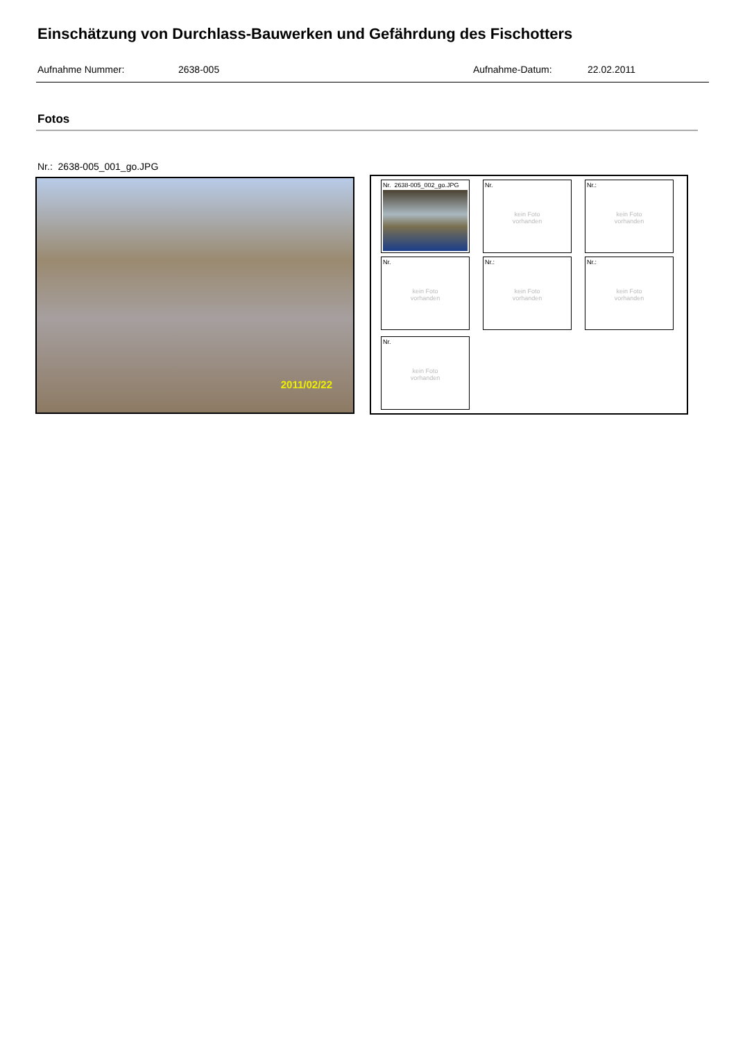Einschätzung von Durchlass-Bauwerken und Gefährdung des Fischotters
Aufnahme Nummer: 2638-005 Aufnahme-Datum: 22.02.2011
Fotos
Nr.: 2638-005_001_go.JPG
2011/02/22
Nr. 2638-005_002_go.JPG
Nr.
kein Foto
vorhanden
Nr.:
kein Foto
vorhanden
Nr.
kein Foto
vorhanden
Nr.:
kein Foto
vorhanden
Nr.:
kein Foto
vorhanden
Nr.
kein Foto
vorhanden